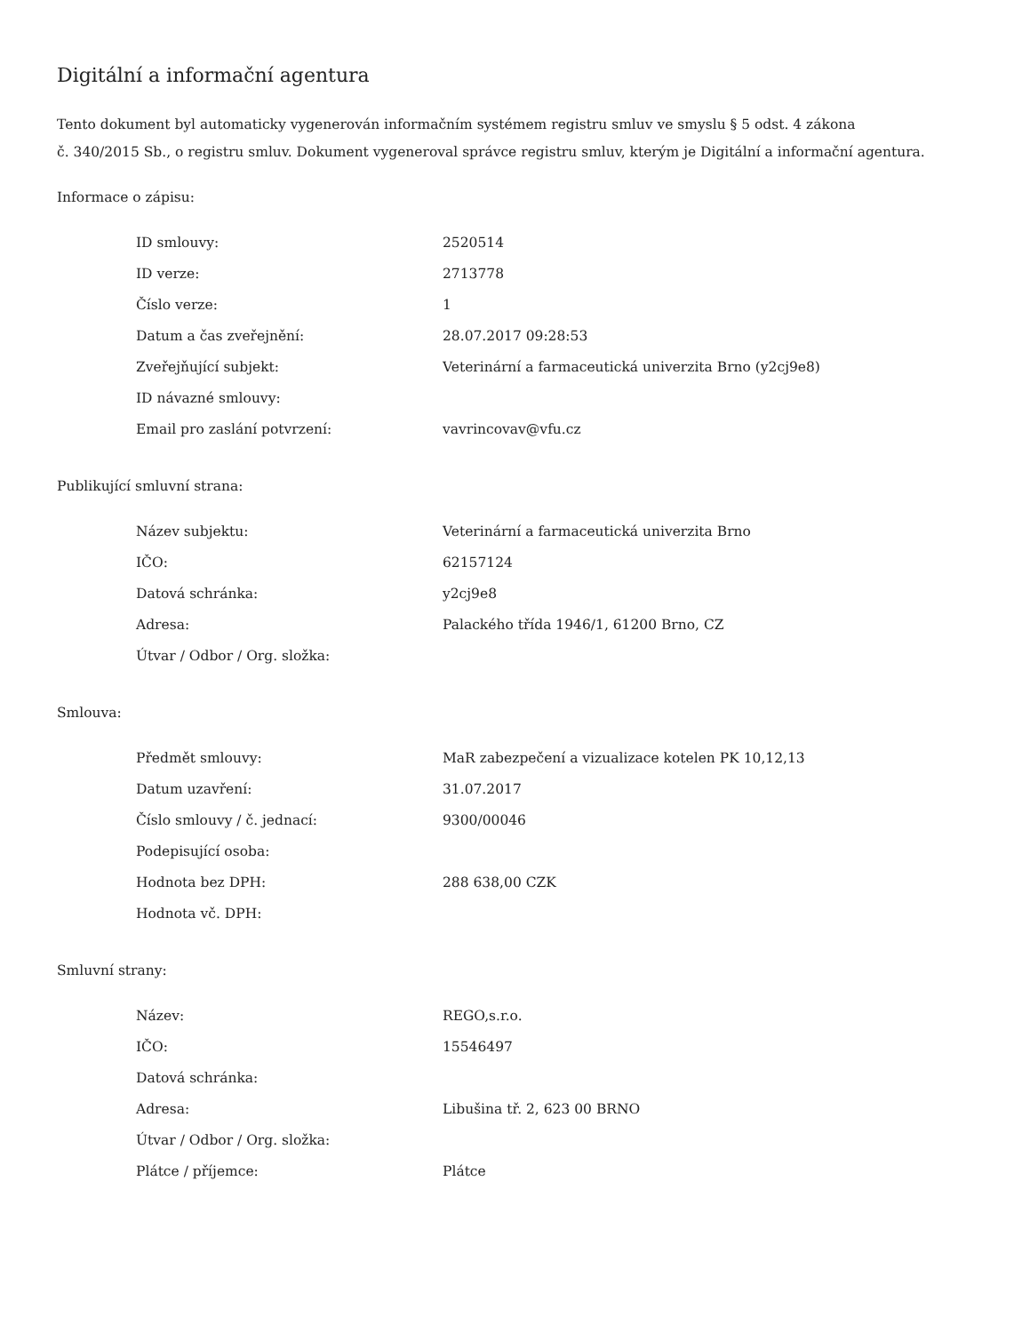Digitální a informační agentura
Tento dokument byl automaticky vygenerován informačním systémem registru smluv ve smyslu § 5 odst. 4 zákona
č. 340/2015 Sb., o registru smluv. Dokument vygeneroval správce registru smluv, kterým je Digitální a informační agentura.
Informace o zápisu:
| ID smlouvy: | 2520514 |
| ID verze: | 2713778 |
| Číslo verze: | 1 |
| Datum a čas zveřejnění: | 28.07.2017 09:28:53 |
| Zveřejňující subjekt: | Veterinární a farmaceutická univerzita Brno (y2cj9e8) |
| ID návazné smlouvy: | |
| Email pro zaslání potvrzení: | vavrincovav@vfu.cz |
Publikující smluvní strana:
| Název subjektu: | Veterinární a farmaceutická univerzita Brno |
| IČO: | 62157124 |
| Datová schránka: | y2cj9e8 |
| Adresa: | Palackého třída 1946/1, 61200 Brno, CZ |
| Útvar / Odbor / Org. složka: | |
Smlouva:
| Předmět smlouvy: | MaR zabezpečení a vizualizace kotelen PK 10,12,13 |
| Datum uzavření: | 31.07.2017 |
| Číslo smlouvy / č. jednací: | 9300/00046 |
| Podepisující osoba: | |
| Hodnota bez DPH: | 288 638,00 CZK |
| Hodnota vč. DPH: | |
Smluvní strany:
| Název: | REGO,s.r.o. |
| IČO: | 15546497 |
| Datová schránka: | |
| Adresa: | Libušina tř. 2, 623 00 BRNO |
| Útvar / Odbor / Org. složka: | |
| Plátce / příjemce: | Plátce |